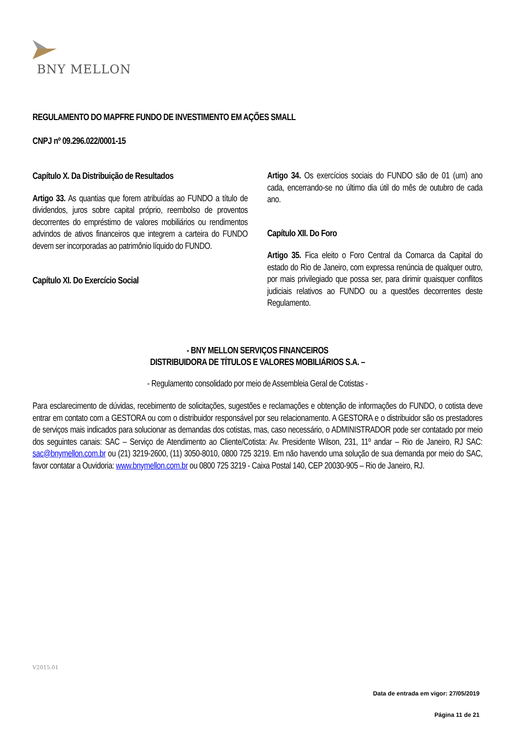BNY MELLON
REGULAMENTO DO MAPFRE FUNDO DE INVESTIMENTO EM AÇÕES SMALL
CNPJ nº 09.296.022/0001-15
Capítulo X. Da Distribuição de Resultados
Artigo 33. As quantias que forem atribuídas ao FUNDO a título de dividendos, juros sobre capital próprio, reembolso de proventos decorrentes do empréstimo de valores mobiliários ou rendimentos advindos de ativos financeiros que integrem a carteira do FUNDO devem ser incorporadas ao patrimônio líquido do FUNDO.
Capítulo XI. Do Exercício Social
Artigo 34. Os exercícios sociais do FUNDO são de 01 (um) ano cada, encerrando-se no último dia útil do mês de outubro de cada ano.
Capítulo XII. Do Foro
Artigo 35. Fica eleito o Foro Central da Comarca da Capital do estado do Rio de Janeiro, com expressa renúncia de qualquer outro, por mais privilegiado que possa ser, para dirimir quaisquer conflitos judiciais relativos ao FUNDO ou a questões decorrentes deste Regulamento.
- BNY MELLON SERVIÇOS FINANCEIROS
DISTRIBUIDORA DE TÍTULOS E VALORES MOBILIÁRIOS S.A. –
- Regulamento consolidado por meio de Assembleia Geral de Cotistas -
Para esclarecimento de dúvidas, recebimento de solicitações, sugestões e reclamações e obtenção de informações do FUNDO, o cotista deve entrar em contato com a GESTORA ou com o distribuidor responsável por seu relacionamento. A GESTORA e o distribuidor são os prestadores de serviços mais indicados para solucionar as demandas dos cotistas, mas, caso necessário, o ADMINISTRADOR pode ser contatado por meio dos seguintes canais: SAC – Serviço de Atendimento ao Cliente/Cotista: Av. Presidente Wilson, 231, 11º andar – Rio de Janeiro, RJ SAC: sac@bnymellon.com.br ou (21) 3219-2600, (11) 3050-8010, 0800 725 3219. Em não havendo uma solução de sua demanda por meio do SAC, favor contatar a Ouvidoria: www.bnymellon.com.br ou 0800 725 3219 - Caixa Postal 140, CEP 20030-905 – Rio de Janeiro, RJ.
V2015.01
Data de entrada em vigor: 27/05/2019
Página 11 de 21